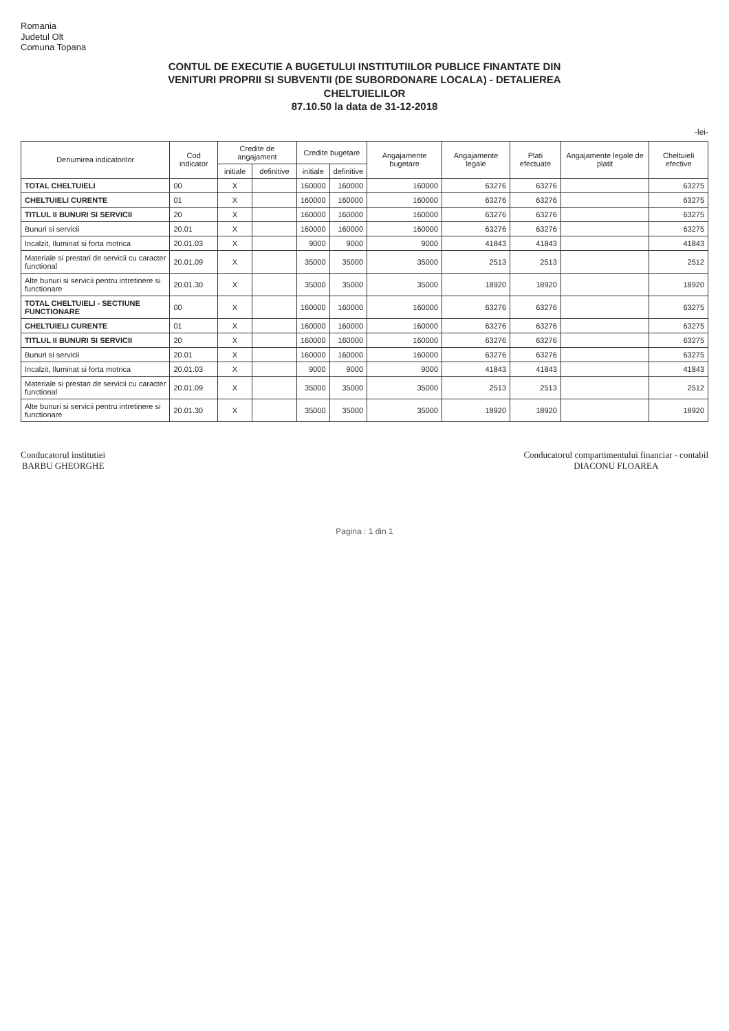Romania
Judetul Olt
Comuna Topana
CONTUL DE EXECUTIE A BUGETULUI INSTITUTIILOR PUBLICE FINANTATE DIN
VENITURI PROPRII SI SUBVENTII (DE SUBORDONARE LOCALA) - DETALIEREA
CHELTUIELILOR
87.10.50 la data de 31-12-2018
-lei-
| Denumirea indicatorilor | Cod indicator | Credite de angajament | | Credite bugetare | | Angajamente bugetare | Angajamente legale | Plati efectuate | Angajamente legale de platit | Cheltuieli efective |
| --- | --- | --- | --- | --- | --- | --- | --- | --- | --- | --- |
| | | initiale | definitive | initiale | definitive | | | | | |
| TOTAL CHELTUIELI | 00 | X | | 160000 | 160000 | 160000 | 63276 | 63276 | | 63275 |
| CHELTUIELI CURENTE | 01 | X | | 160000 | 160000 | 160000 | 63276 | 63276 | | 63275 |
| TITLUL II BUNURI SI SERVICII | 20 | X | | 160000 | 160000 | 160000 | 63276 | 63276 | | 63275 |
| Bunuri si servicii | 20.01 | X | | 160000 | 160000 | 160000 | 63276 | 63276 | | 63275 |
| Incalzit, Iluminat si forta motrica | 20.01.03 | X | | 9000 | 9000 | 9000 | 41843 | 41843 | | 41843 |
| Materiale si prestari de servicii cu caracter functional | 20.01.09 | X | | 35000 | 35000 | 35000 | 2513 | 2513 | | 2512 |
| Alte bunuri si servicii pentru intretinere si functionare | 20.01.30 | X | | 35000 | 35000 | 35000 | 18920 | 18920 | | 18920 |
| TOTAL CHELTUIELI - SECTIUNE FUNCTIONARE | 00 | X | | 160000 | 160000 | 160000 | 63276 | 63276 | | 63275 |
| CHELTUIELI CURENTE | 01 | X | | 160000 | 160000 | 160000 | 63276 | 63276 | | 63275 |
| TITLUL II BUNURI SI SERVICII | 20 | X | | 160000 | 160000 | 160000 | 63276 | 63276 | | 63275 |
| Bunuri si servicii | 20.01 | X | | 160000 | 160000 | 160000 | 63276 | 63276 | | 63275 |
| Incalzit, Iluminat si forta motrica | 20.01.03 | X | | 9000 | 9000 | 9000 | 41843 | 41843 | | 41843 |
| Materiale si prestari de servicii cu caracter functional | 20.01.09 | X | | 35000 | 35000 | 35000 | 2513 | 2513 | | 2512 |
| Alte bunuri si servicii pentru intretinere si functionare | 20.01.30 | X | | 35000 | 35000 | 35000 | 18920 | 18920 | | 18920 |
Conducatorul institutiei
BARBU GHEORGHE
Conducatorul compartimentului financiar - contabil
DIACONU FLOAREA
Pagina : 1 din 1